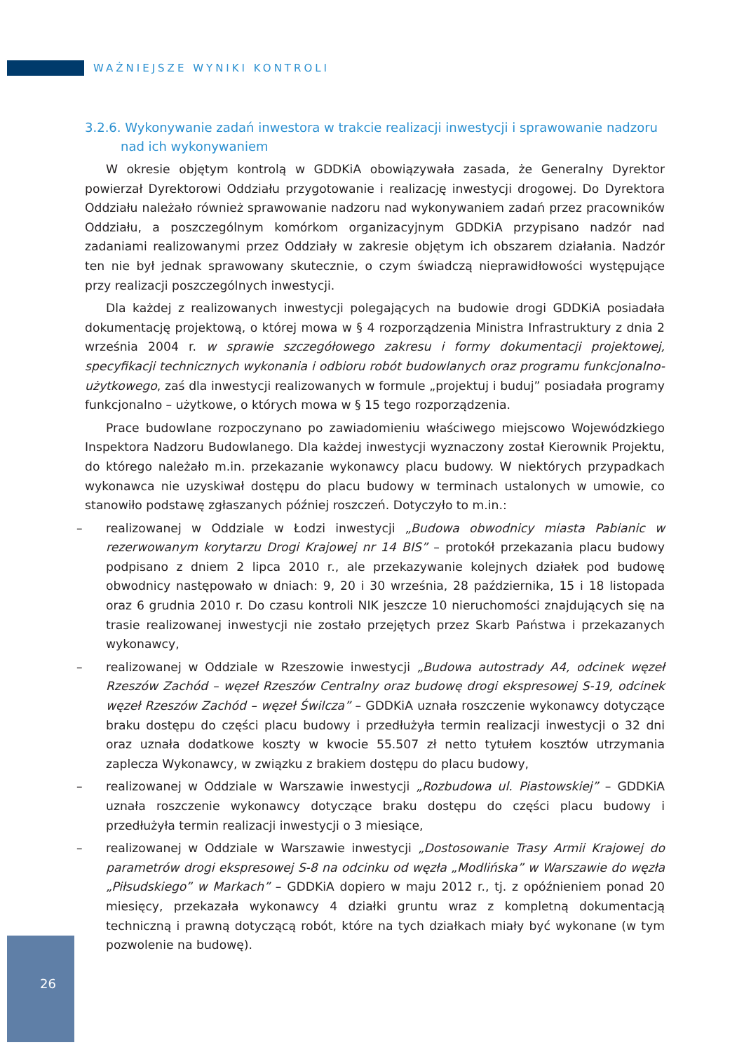WAŻNIEJSZE WYNIKI KONTROLI
3.2.6. Wykonywanie zadań inwestora w trakcie realizacji inwestycji i sprawowanie nadzoru nad ich wykonywaniem
W okresie objętym kontrolą w GDDKiA obowiązywała zasada, że Generalny Dyrektor powierzał Dyrektorowi Oddziału przygotowanie i realizację inwestycji drogowej. Do Dyrektora Oddziału należało również sprawowanie nadzoru nad wykonywaniem zadań przez pracowników Oddziału, a poszczególnym komórkom organizacyjnym GDDKiA przypisano nadzór nad zadaniami realizowanymi przez Oddziały w zakresie objętym ich obszarem działania. Nadzór ten nie był jednak sprawowany skutecznie, o czym świadczą nieprawidłowości występujące przy realizacji poszczególnych inwestycji.
Dla każdej z realizowanych inwestycji polegających na budowie drogi GDDKiA posiadała dokumentację projektową, o której mowa w § 4 rozporządzenia Ministra Infrastruktury z dnia 2 września 2004 r. w sprawie szczegółowego zakresu i formy dokumentacji projektowej, specyfikacji technicznych wykonania i odbioru robót budowlanych oraz programu funkcjonalno-użytkowego, zaś dla inwestycji realizowanych w formule „projektuj i buduj” posiadała programy funkcjonalno – użytkowe, o których mowa w § 15 tego rozporządzenia.
Prace budowlane rozpoczynano po zawiadomieniu właściwego miejscowo Wojewódzkiego Inspektora Nadzoru Budowlanego. Dla każdej inwestycji wyznaczony został Kierownik Projektu, do którego należało m.in. przekazanie wykonawcy placu budowy. W niektórych przypadkach wykonawca nie uzyskiwał dostępu do placu budowy w terminach ustalonych w umowie, co stanowiło podstawę zgłaszanych później roszczeń. Dotyczyło to m.in.:
– realizowanej w Oddziale w Łodzi inwestycji „Budowa obwodnicy miasta Pabianic w rezerwowanym korytarzu Drogi Krajowej nr 14 BIS” – protokół przekazania placu budowy podpisano z dniem 2 lipca 2010 r., ale przekazywanie kolejnych działek pod budowę obwodnicy następowało w dniach: 9, 20 i 30 września, 28 października, 15 i 18 listopada oraz 6 grudnia 2010 r. Do czasu kontroli NIK jeszcze 10 nieruchomości znajdujących się na trasie realizowanej inwestycji nie zostało przejętych przez Skarb Państwa i przekazanych wykonawcy,
– realizowanej w Oddziale w Rzeszowie inwestycji „Budowa autostrady A4, odcinek węzeł Rzeszów Zachód – węzeł Rzeszów Centralny oraz budowę drogi ekspresowej S-19, odcinek węzeł Rzeszów Zachód – węzeł Świlcza” – GDDKiA uznała roszczenie wykonawcy dotyczące braku dostępu do części placu budowy i przedłużyła termin realizacji inwestycji o 32 dni oraz uznała dodatkowe koszty w kwocie 55.507 zł netto tytułem kosztów utrzymania zaplecza Wykonawcy, w związku z brakiem dostępu do placu budowy,
– realizowanej w Oddziale w Warszawie inwestycji „Rozbudowa ul. Piastowskiej” – GDDKiA uznała roszczenie wykonawcy dotyczące braku dostępu do części placu budowy i przedłużyła termin realizacji inwestycji o 3 miesiące,
– realizowanej w Oddziale w Warszawie inwestycji „Dostosowanie Trasy Armii Krajowej do parametrów drogi ekspresowej S-8 na odcinku od węzła „Modlińska” w Warszawie do węzła „Piłsudskiego” w Markach” – GDDKiA dopiero w maju 2012 r., tj. z opóźnieniem ponad 20 miesięcy, przekazała wykonawcy 4 działki gruntu wraz z kompletną dokumentacją techniczną i prawną dotyczącą robót, które na tych działkach miały być wykonane (w tym pozwolenie na budowę).
26